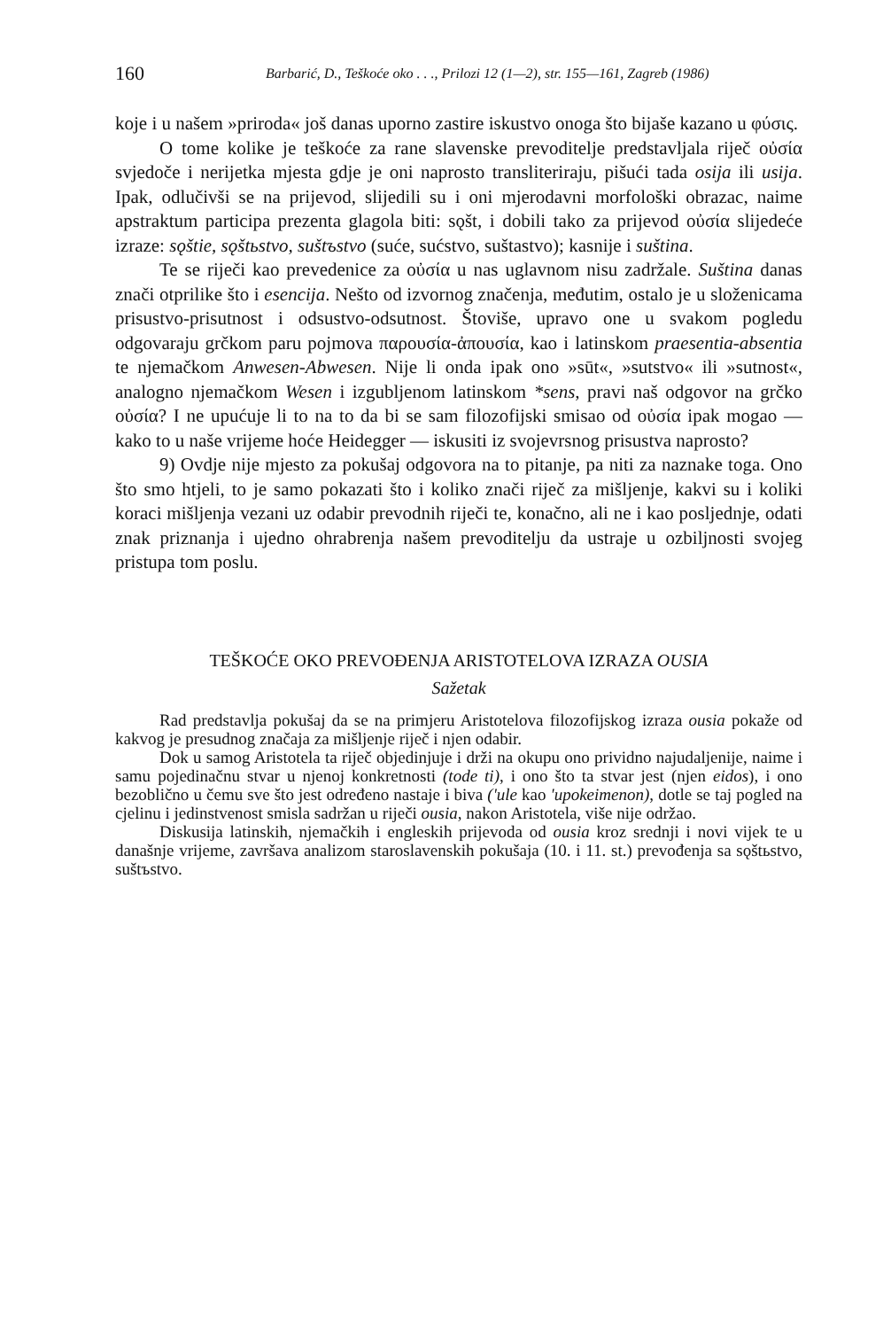160 Barbarić, D., Teškoće oko . . ., Prilozi 12 (1—2), str. 155—161, Zagreb (1986)
koje i u našem »priroda« još danas uporno zastire iskustvo onoga što bijaše kazano u φύσις.
O tome kolike je teškoće za rane slavenske prevoditelje predstavljala riječ οὐσία svjedoče i nerijetka mjesta gdje je oni naprosto transliteriraju, pišući tada osija ili usija. Ipak, odlučivši se na prijevod, slijedili su i oni mjerodavni morfološki obrazac, naime apstraktum participa prezenta glagola biti: sǫšt, i dobili tako za prijevod οὐσία slijedeće izraze: sǫštie, sǫštьstvo, suštъstvo (suće, sućstvo, suštastvo); kasnije i suština.
Te se riječi kao prevedenice za οὐσία u nas uglavnom nisu zadržale. Suština danas znači otprilike što i esencija. Nešto od izvornog značenja, međutim, ostalo je u složenicama prisustvo-prisutnost i odsustvo-odsutnost. Štoviše, upravo one u svakom pogledu odgovaraju grčkom paru pojmova παρουσία-ἀπουσία, kao i latinskom praesentia-absentia te njemačkom Anwesen-Abwesen. Nije li onda ipak ono »sūt«, »sutstvo« ili »sutnost«, analogno njemačkom Wesen i izgubljenom latinskom *sens, pravi naš odgovor na grčko οὐσία? I ne upućuje li to na to da bi se sam filozofijski smisao od οὐσία ipak mogao — kako to u naše vrijeme hoće Heidegger — iskusiti iz svojevrsnog prisustva naprosto?
9) Ovdje nije mjesto za pokušaj odgovora na to pitanje, pa niti za naznake toga. Ono što smo htjeli, to je samo pokazati što i koliko znači riječ za mišljenje, kakvi su i koliki koraci mišljenja vezani uz odabir prevodnih riječi te, konačno, ali ne i kao posljednje, odati znak priznanja i ujedno ohrabrenja našem prevoditelju da ustraje u ozbiljnosti svojeg pristupa tom poslu.
TEŠKOĆE OKO PREVOĐENJA ARISTOTELOVA IZRAZA OUSIA
Sažetak
Rad predstavlja pokušaj da se na primjeru Aristotelova filozofijskog izraza ousia pokaže od kakvog je presudnog značaja za mišljenje riječ i njen odabir.
Dok u samog Aristotela ta riječ objedinjuje i drži na okupu ono prividno najudaljenije, naime i samu pojedinačnu stvar u njenoj konkretnosti (tode ti), i ono što ta stvar jest (njen eidos), i ono bezoblično u čemu sve što jest određeno nastaje i biva ('ule kao 'upokeimenon), dotle se taj pogled na cjelinu i jedinstvenost smisla sadržan u riječi ousia, nakon Aristotela, više nije održao.
Diskusija latinskih, njemačkih i engleskih prijevoda od ousia kroz srednji i novi vijek te u današnje vrijeme, završava analizom staroslavenskih pokušaja (10. i 11. st.) prevođenja sa sǫštьstvo, suštъstvo.